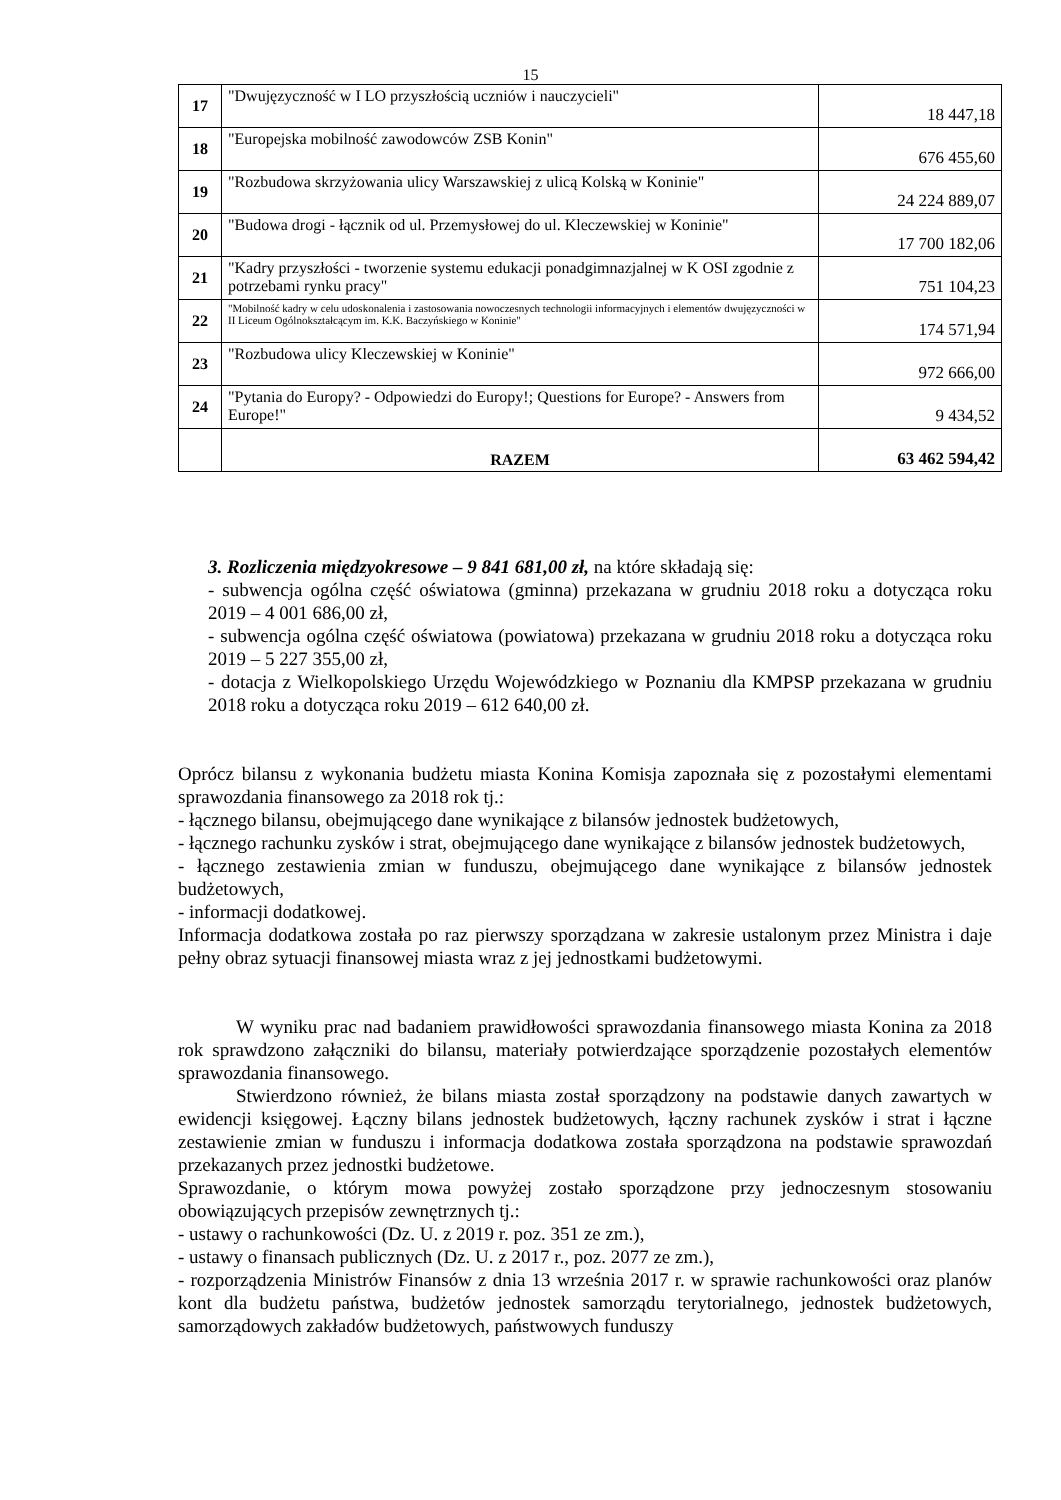15
| 17 | "Dwujęzyczność w I LO przyszłością uczniów i nauczycieli" | 18 447,18 |
| 18 | "Europejska mobilność zawodowców ZSB Konin" | 676 455,60 |
| 19 | "Rozbudowa skrzyżowania ulicy Warszawskiej z ulicą Kolską w Koninie" | 24 224 889,07 |
| 20 | "Budowa drogi - łącznik od ul. Przemysłowej do ul. Kleczewskiej w Koninie" | 17 700 182,06 |
| 21 | "Kadry przyszłości - tworzenie systemu edukacji ponadgimnazjalnej w K OSI zgodnie z potrzebami rynku pracy" | 751 104,23 |
| 22 | "Mobilność kadry w celu udoskonalenia i zastosowania nowoczesnych technologii informacyjnych i elementów dwujęzyczności w II Liceum Ogólnokształcącym im. K.K. Baczyńskiego w Koninie" | 174 571,94 |
| 23 | "Rozbudowa ulicy Kleczewskiej w Koninie" | 972 666,00 |
| 24 | "Pytania do Europy? - Odpowiedzi do Europy!; Questions for Europe? - Answers from Europe!" | 9 434,52 |
| | RAZEM | 63 462 594,42 |
3. Rozliczenia międzyokresowe – 9 841 681,00 zł, na które składają się:
- subwencja ogólna część oświatowa (gminna) przekazana w grudniu 2018 roku a dotycząca roku 2019 – 4 001 686,00 zł,
- subwencja ogólna część oświatowa (powiatowa) przekazana w grudniu 2018 roku a dotycząca roku 2019 – 5 227 355,00 zł,
- dotacja z Wielkopolskiego Urzędu Wojewódzkiego w Poznaniu dla KMPSP przekazana w grudniu 2018 roku a dotycząca roku 2019 – 612 640,00 zł.
Oprócz bilansu z wykonania budżetu miasta Konina Komisja zapoznała się z pozostałymi elementami sprawozdania finansowego za 2018 rok tj.:
- łącznego bilansu, obejmującego dane wynikające z bilansów jednostek budżetowych,
- łącznego rachunku zysków i strat, obejmującego dane wynikające z bilansów jednostek budżetowych,
- łącznego zestawienia zmian w funduszu, obejmującego dane wynikające z bilansów jednostek budżetowych,
- informacji dodatkowej.
Informacja dodatkowa została po raz pierwszy sporządzana w zakresie ustalonym przez Ministra i daje pełny obraz sytuacji finansowej miasta wraz z jej jednostkami budżetowymi.
W wyniku prac nad badaniem prawidłowości sprawozdania finansowego miasta Konina za 2018 rok sprawdzono załączniki do bilansu, materiały potwierdzające sporządzenie pozostałych elementów sprawozdania finansowego.
Stwierdzono również, że bilans miasta został sporządzony na podstawie danych zawartych w ewidencji księgowej. Łączny bilans jednostek budżetowych, łączny rachunek zysków i strat i łączne zestawienie zmian w funduszu i informacja dodatkowa została sporządzona na podstawie sprawozdań przekazanych przez jednostki budżetowe.
Sprawozdanie, o którym mowa powyżej zostało sporządzone przy jednoczesnym stosowaniu obowiązujących przepisów zewnętrznych tj.:
- ustawy o rachunkowości (Dz. U. z 2019 r. poz. 351 ze zm.),
- ustawy o finansach publicznych (Dz. U. z 2017 r., poz. 2077 ze zm.),
- rozporządzenia Ministrów Finansów z dnia 13 września 2017 r. w sprawie rachunkowości oraz planów kont dla budżetu państwa, budżetów jednostek samorządu terytorialnego, jednostek budżetowych, samorządowych zakładów budżetowych, państwowych funduszy